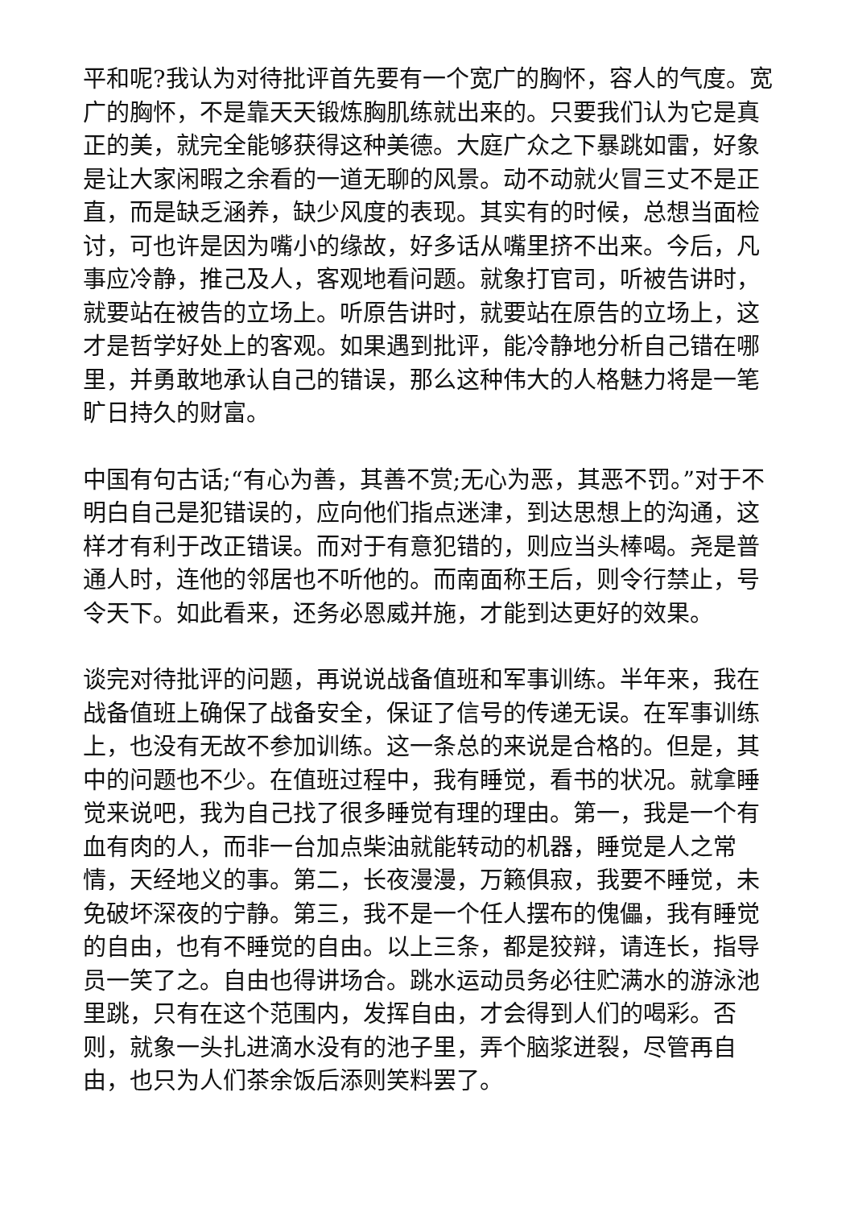平和呢?我认为对待批评首先要有一个宽广的胸怀，容人的气度。宽广的胸怀，不是靠天天锻炼胸肌练就出来的。只要我们认为它是真正的美，就完全能够获得这种美德。大庭广众之下暴跳如雷，好象是让大家闲暇之余看的一道无聊的风景。动不动就火冒三丈不是正直，而是缺乏涵养，缺少风度的表现。其实有的时候，总想当面检讨，可也许是因为嘴小的缘故，好多话从嘴里挤不出来。今后，凡事应冷静，推己及人，客观地看问题。就象打官司，听被告讲时，就要站在被告的立场上。听原告讲时，就要站在原告的立场上，这才是哲学好处上的客观。如果遇到批评，能冷静地分析自己错在哪里，并勇敢地承认自己的错误，那么这种伟大的人格魅力将是一笔旷日持久的财富。
中国有句古话;“有心为善，其善不赏;无心为恶，其恶不罚。”对于不明白自己是犯错误的，应向他们指点迷津，到达思想上的沟通，这样才有利于改正错误。而对于有意犯错的，则应当头棒喝。尧是普通人时，连他的邻居也不听他的。而南面称王后，则令行禁止，号令天下。如此看来，还务必恩威并施，才能到达更好的效果。
谈完对待批评的问题，再说说战备值班和军事训练。半年来，我在战备值班上确保了战备安全，保证了信号的传递无误。在军事训练上，也没有无故不参加训练。这一条总的来说是合格的。但是，其中的问题也不少。在值班过程中，我有睡觉，看书的状况。就拿睡觉来说吧，我为自己找了很多睡觉有理的理由。第一，我是一个有血有肉的人，而非一台加点柴油就能转动的机器，睡觉是人之常情，天经地义的事。第二，长夜漫漫，万籁俱寂，我要不睡觉，未免破坏深夜的宁静。第三，我不是一个任人摆布的傀儡，我有睡觉的自由，也有不睡觉的自由。以上三条，都是狡辩，请连长，指导员一笑了之。自由也得讲场合。跳水运动员务必往贮满水的游泳池里跳，只有在这个范围内，发挥自由，才会得到人们的喝彩。否则，就象一头扎进滴水没有的池子里，弄个脑浆迸裂，尽管再自由，也只为人们茶余饭后添则笑料罢了。